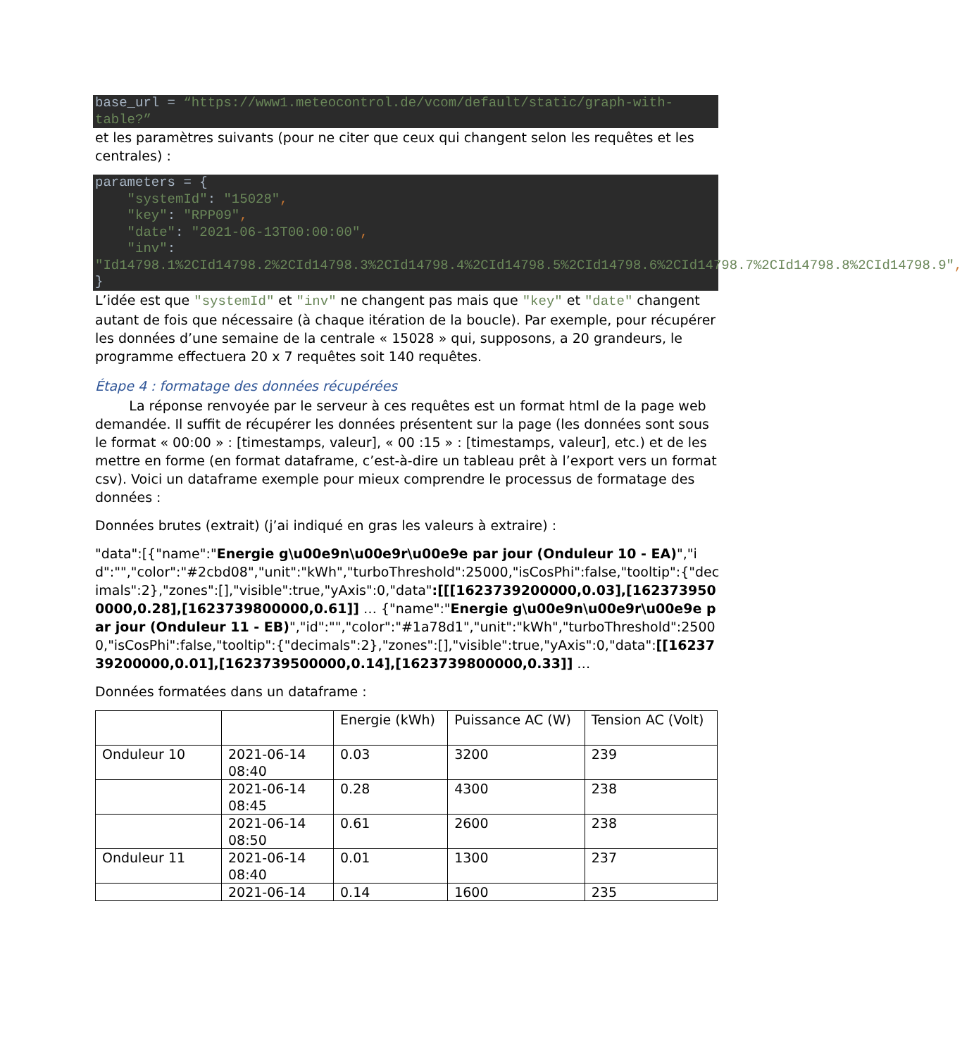base_url = “https://www1.meteocontrol.de/vcom/default/static/graph-with-table?”
et les paramètres suivants (pour ne citer que ceux qui changent selon les requêtes et les centrales) :
parameters = {
    "systemId": "15028",
    "key": "RPP09",
    "date": "2021-06-13T00:00:00",
    "inv":
"Id14798.1%2CId14798.2%2CId14798.3%2CId14798.4%2CId14798.5%2CId14798.6%2CId14798.7%2CId14798.8%2CId14798.9",
}
L’idée est que "systemId" et "inv" ne changent pas mais que "key" et "date" changent autant de fois que nécessaire (à chaque itération de la boucle). Par exemple, pour récupérer les données d’une semaine de la centrale « 15028 » qui, supposons, a 20 grandeurs, le programme effectuera 20 x 7 requêtes soit 140 requêtes.
Étape 4 : formatage des données récupérées
La réponse renvoyée par le serveur à ces requêtes est un format html de la page web demandée. Il suffit de récupérer les données présentent sur la page (les données sont sous le format « 00:00 » : [timestamps, valeur], « 00 :15 » : [timestamps, valeur], etc.) et de les mettre en forme (en format dataframe, c’est-à-dire un tableau prêt à l’export vers un format csv). Voici un dataframe exemple pour mieux comprendre le processus de formatage des données :
Données brutes (extrait) (j’ai indiqué en gras les valeurs à extraire) :
"data":[{"name":"Energie g\u00e9n\u00e9r\u00e9e par jour (Onduleur 10 - EA)","id":"","color":"#2cbd08","unit":"kWh","turboThreshold":25000,"isCosPhi":false,"tooltip":{"decimals":2},"zones":[],"visible":true,"yAxis":0,"data":[[[1623739200000,0.03],[1623739500000,0.28],[1623739800000,0.61]] … {"name":"Energie g\u00e9n\u00e9r\u00e9e par jour (Onduleur 11 - EB)","id":"","color":"#1a78d1","unit":"kWh","turboThreshold":25000,"isCosPhi":false,"tooltip":{"decimals":2},"zones":[],"visible":true,"yAxis":0,"data":[[1623739200000,0.01],[1623739500000,0.14],[1623739800000,0.33]] …
Données formatées dans un dataframe :
| | | Energie (kWh) | Puissance AC (W) | Tension AC (Volt) |
| Onduleur 10 | 2021-06-14 08:40 | 0.03 | 3200 | 239 |
| | 2021-06-14 08:45 | 0.28 | 4300 | 238 |
| | 2021-06-14 08:50 | 0.61 | 2600 | 238 |
| Onduleur 11 | 2021-06-14 08:40 | 0.01 | 1300 | 237 |
| | 2021-06-14 | 0.14 | 1600 | 235 |